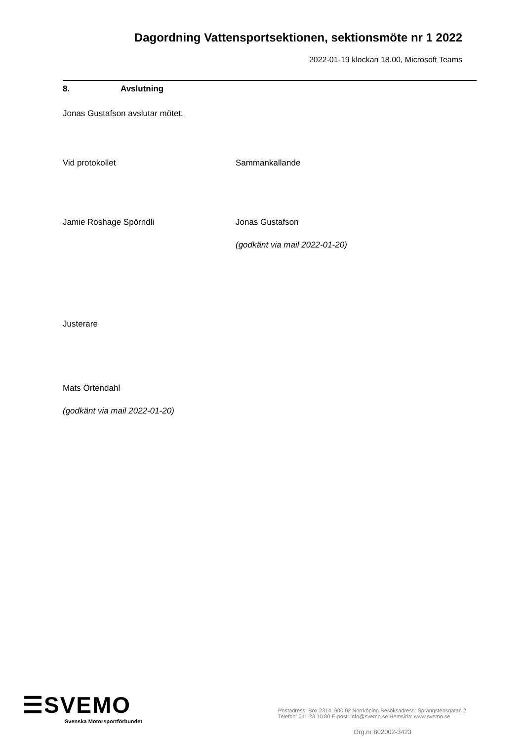Dagordning Vattensportsektionen, sektionsmöte nr 1 2022
2022-01-19 klockan 18.00, Microsoft Teams
8. Avslutning
Jonas Gustafson avslutar mötet.
Vid protokollet Sammankallande
Jamie Roshage Spörndli Jonas Gustafson
(godkänt via mail 2022-01-20)
Justerare
Mats Örtendahl
(godkänt via mail 2022-01-20)
☰SVEMO
Svenska Motorsportförbundet
Postadress: Box 2314, 600 02 Norrköping Besöksadress: Sprängstensgatan 2
Telefon: 011-23 10 80 E-post: info@svemo.se Hemsida: www.svemo.se
Org.nr 802002-3423